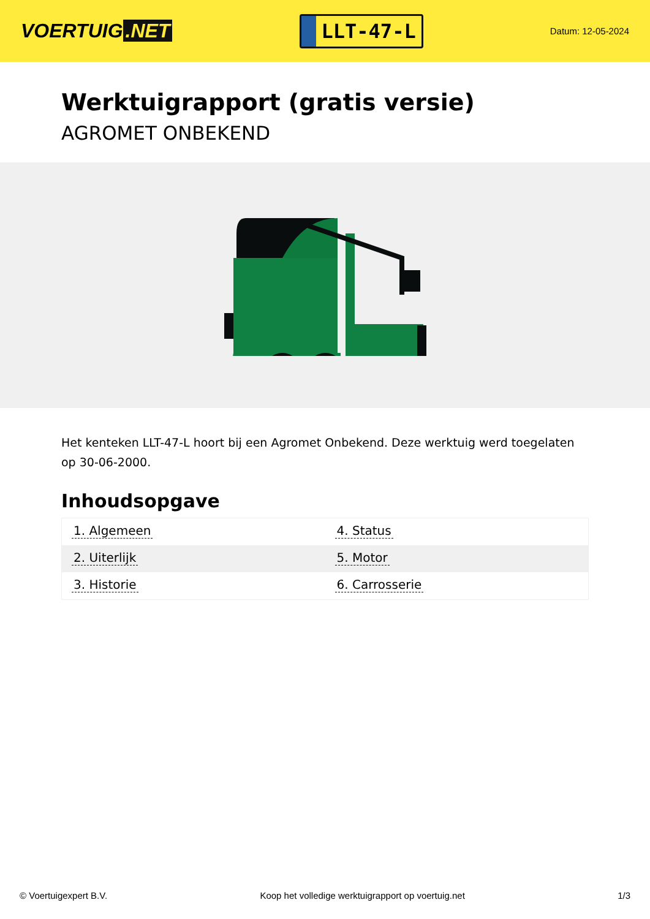VOERTUIG.NET
LLT-47-L
Datum: 12-05-2024
Werktuigrapport (gratis versie)
AGROMET ONBEKEND
Het kenteken LLT-47-L hoort bij een Agromet Onbekend. Deze werktuig werd toegelaten op 30-06-2000.
Inhoudsopgave
| 1. Algemeen | 4. Status |
| 2. Uiterlijk | 5. Motor |
| 3. Historie | 6. Carrosserie |
© Voertuigexpert B.V. Koop het volledige werktuigrapport op voertuig.net 1/3